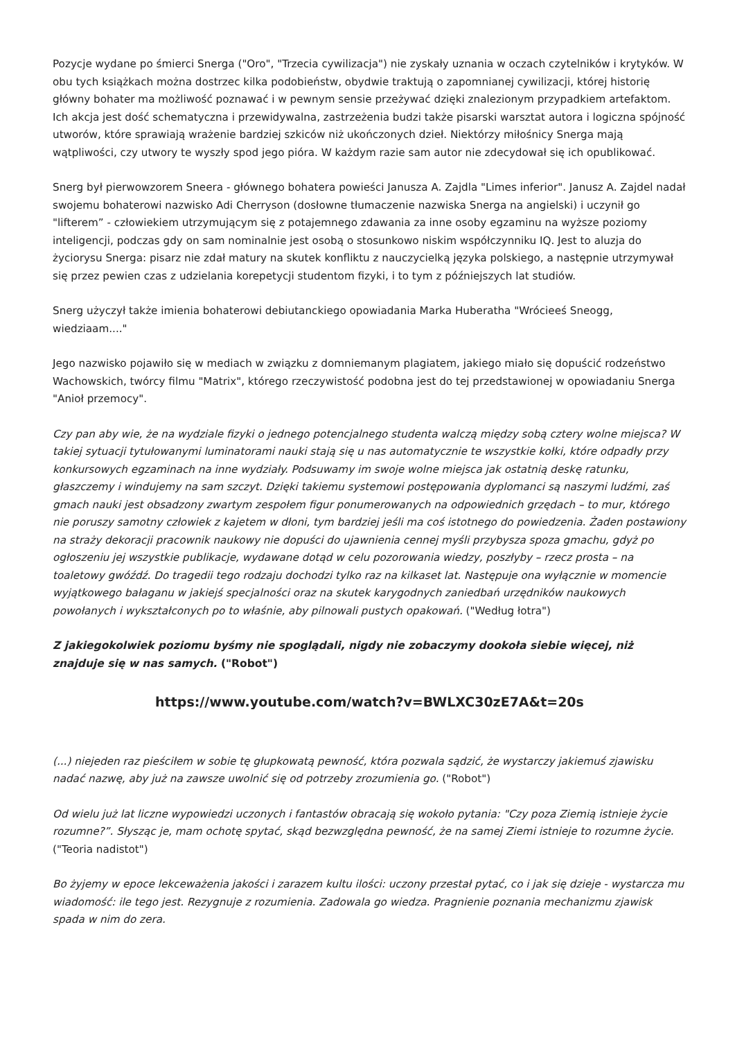Pozycje wydane po śmierci Snerga ("Oro", "Trzecia cywilizacja") nie zyskały uznania w oczach czytelników i krytyków. W obu tych książkach można dostrzec kilka podobieństw, obydwie traktują o zapomnianej cywilizacji, której historię główny bohater ma możliwość poznawać i w pewnym sensie przeżywać dzięki znalezionym przypadkiem artefaktom. Ich akcja jest dość schematyczna i przewidywalna, zastrzeżenia budzi także pisarski warsztat autora i logiczna spójność utworów, które sprawiają wrażenie bardziej szkiców niż ukończonych dzieł. Niektórzy miłośnicy Snerga mają wątpliwości, czy utwory te wyszły spod jego pióra. W każdym razie sam autor nie zdecydował się ich opublikować.
Snerg był pierwowzorem Sneera - głównego bohatera powieści Janusza A. Zajdla "Limes inferior". Janusz A. Zajdel nadał swojemu bohaterowi nazwisko Adi Cherryson (dosłowne tłumaczenie nazwiska Snerga na angielski) i uczynił go "lifterem” - człowiekiem utrzymującym się z potajemnego zdawania za inne osoby egzaminu na wyższe poziomy inteligencji, podczas gdy on sam nominalnie jest osobą o stosunkowo niskim współczynniku IQ. Jest to aluzja do życiorysu Snerga: pisarz nie zdał matury na skutek konfliktu z nauczycielką języka polskiego, a następnie utrzymywał się przez pewien czas z udzielania korepetycji studentom fizyki, i to tym z późniejszych lat studiów.
Snerg użyczył także imienia bohaterowi debiutanckiego opowiadania Marka Huberatha "Wrócieeś Sneogg, wiedziaam...."
Jego nazwisko pojawiło się w mediach w związku z domniemanym plagiatem, jakiego miało się dopuścić rodzeństwo Wachowskich, twórcy filmu "Matrix", którego rzeczywistość podobna jest do tej przedstawionej w opowiadaniu Snerga "Anioł przemocy".
Czy pan aby wie, że na wydziale fizyki o jednego potencjalnego studenta walczą między sobą cztery wolne miejsca? W takiej sytuacji tytułowanymi luminatorami nauki stają się u nas automatycznie te wszystkie kołki, które odpadły przy konkursowych egzaminach na inne wydziały. Podsuwamy im swoje wolne miejsca jak ostatnią deskę ratunku, głaszczemy i windujemy na sam szczyt. Dzięki takiemu systemowi postępowania dyplomanci są naszymi ludźmi, zaś gmach nauki jest obsadzony zwartym zespołem figur ponumerowanych na odpowiednich grzędach – to mur, którego nie poruszy samotny człowiek z kajetem w dłoni, tym bardziej jeśli ma coś istotnego do powiedzenia. Żaden postawiony na straży dekoracji pracownik naukowy nie dopuści do ujawnienia cennej myśli przybysza spoza gmachu, gdyż po ogłoszeniu jej wszystkie publikacje, wydawane dotąd w celu pozorowania wiedzy, poszłyby – rzecz prosta – na toaletowy gwóźdź. Do tragedii tego rodzaju dochodzi tylko raz na kilkaset lat. Następuje ona wyłącznie w momencie wyjątkowego bałaganu w jakiejś specjalności oraz na skutek karygodnych zaniedbań urzędników naukowych powołanych i wykształconych po to właśnie, aby pilnowali pustych opakowań. ("Według łotra")
Z jakiegokolwiek poziomu byśmy nie spoglądali, nigdy nie zobaczymy dookoła siebie więcej, niż znajduje się w nas samych. ("Robot")
https://www.youtube.com/watch?v=BWLXC30zE7A&t=20s
(...) niejeden raz pieściłem w sobie tę głupkowatą pewność, która pozwala sądzić, że wystarczy jakiemuś zjawisku nadać nazwę, aby już na zawsze uwolnić się od potrzeby zrozumienia go. ("Robot")
Od wielu już lat liczne wypowiedzi uczonych i fantastów obracają się wokoło pytania: "Czy poza Ziemią istnieje życie rozumne?”. Słysząc je, mam ochotę spytać, skąd bezwzględna pewność, że na samej Ziemi istnieje to rozumne życie. ("Teoria nadistot")
Bo żyjemy w epoce lekceważenia jakości i zarazem kultu ilości: uczony przestał pytać, co i jak się dzieje - wystarcza mu wiadomość: ile tego jest. Rezygnuje z rozumienia. Zadowala go wiedza. Pragnienie poznania mechanizmu zjawisk spada w nim do zera.